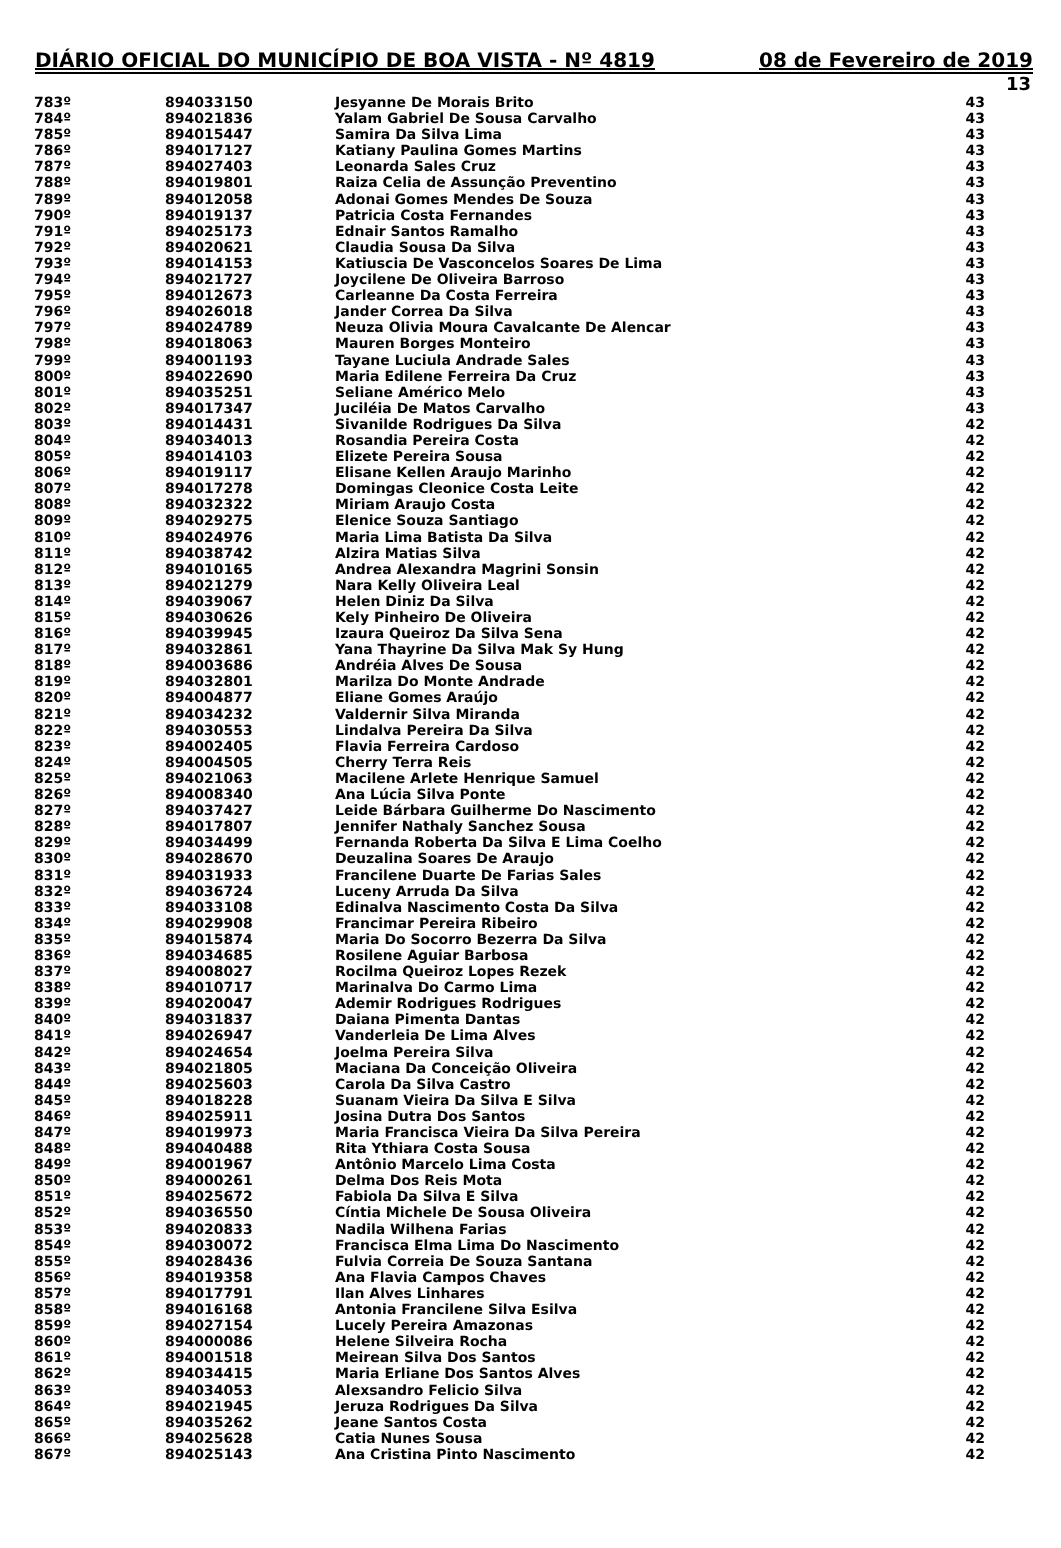DIÁRIO OFICIAL DO MUNICÍPIO DE BOA VISTA - Nº 4819 08 de Fevereiro de 2019
13
| 783º | 894033150 | Jesyanne De Morais Brito | 43 |
| 784º | 894021836 | Yalam Gabriel De Sousa Carvalho | 43 |
| 785º | 894015447 | Samira Da Silva Lima | 43 |
| 786º | 894017127 | Katiany Paulina Gomes Martins | 43 |
| 787º | 894027403 | Leonarda Sales Cruz | 43 |
| 788º | 894019801 | Raiza Celia de Assunção Preventino | 43 |
| 789º | 894012058 | Adonai Gomes Mendes De Souza | 43 |
| 790º | 894019137 | Patricia Costa Fernandes | 43 |
| 791º | 894025173 | Ednair Santos Ramalho | 43 |
| 792º | 894020621 | Claudia Sousa Da Silva | 43 |
| 793º | 894014153 | Katiuscia De Vasconcelos Soares De Lima | 43 |
| 794º | 894021727 | Joycilene De Oliveira Barroso | 43 |
| 795º | 894012673 | Carleanne Da Costa Ferreira | 43 |
| 796º | 894026018 | Jander Correa Da Silva | 43 |
| 797º | 894024789 | Neuza Olivia Moura Cavalcante De Alencar | 43 |
| 798º | 894018063 | Mauren Borges Monteiro | 43 |
| 799º | 894001193 | Tayane Luciula Andrade Sales | 43 |
| 800º | 894022690 | Maria Edilene Ferreira Da Cruz | 43 |
| 801º | 894035251 | Seliane Américo Melo | 43 |
| 802º | 894017347 | Juciléia De Matos Carvalho | 43 |
| 803º | 894014431 | Sivanilde Rodrigues Da Silva | 42 |
| 804º | 894034013 | Rosandia Pereira Costa | 42 |
| 805º | 894014103 | Elizete Pereira Sousa | 42 |
| 806º | 894019117 | Elisane Kellen Araujo Marinho | 42 |
| 807º | 894017278 | Domingas Cleonice Costa Leite | 42 |
| 808º | 894032322 | Miriam Araujo Costa | 42 |
| 809º | 894029275 | Elenice Souza Santiago | 42 |
| 810º | 894024976 | Maria Lima Batista Da Silva | 42 |
| 811º | 894038742 | Alzira Matias Silva | 42 |
| 812º | 894010165 | Andrea Alexandra Magrini Sonsin | 42 |
| 813º | 894021279 | Nara Kelly Oliveira Leal | 42 |
| 814º | 894039067 | Helen Diniz Da Silva | 42 |
| 815º | 894030626 | Kely Pinheiro De Oliveira | 42 |
| 816º | 894039945 | Izaura Queiroz Da Silva Sena | 42 |
| 817º | 894032861 | Yana Thayrine Da Silva Mak Sy Hung | 42 |
| 818º | 894003686 | Andréia Alves De Sousa | 42 |
| 819º | 894032801 | Marilza Do Monte Andrade | 42 |
| 820º | 894004877 | Eliane Gomes Araújo | 42 |
| 821º | 894034232 | Valdernir Silva Miranda | 42 |
| 822º | 894030553 | Lindalva Pereira Da Silva | 42 |
| 823º | 894002405 | Flavia Ferreira Cardoso | 42 |
| 824º | 894004505 | Cherry Terra Reis | 42 |
| 825º | 894021063 | Macilene Arlete Henrique Samuel | 42 |
| 826º | 894008340 | Ana Lúcia Silva Ponte | 42 |
| 827º | 894037427 | Leide Bárbara Guilherme Do Nascimento | 42 |
| 828º | 894017807 | Jennifer Nathaly Sanchez Sousa | 42 |
| 829º | 894034499 | Fernanda Roberta Da Silva E Lima Coelho | 42 |
| 830º | 894028670 | Deuzalina Soares De Araujo | 42 |
| 831º | 894031933 | Francilene Duarte De Farias Sales | 42 |
| 832º | 894036724 | Luceny Arruda Da Silva | 42 |
| 833º | 894033108 | Edinalva Nascimento Costa Da Silva | 42 |
| 834º | 894029908 | Francimar Pereira Ribeiro | 42 |
| 835º | 894015874 | Maria Do Socorro Bezerra Da Silva | 42 |
| 836º | 894034685 | Rosilene Aguiar Barbosa | 42 |
| 837º | 894008027 | Rocilma Queiroz Lopes Rezek | 42 |
| 838º | 894010717 | Marinalva Do Carmo Lima | 42 |
| 839º | 894020047 | Ademir Rodrigues Rodrigues | 42 |
| 840º | 894031837 | Daiana Pimenta Dantas | 42 |
| 841º | 894026947 | Vanderleia De Lima Alves | 42 |
| 842º | 894024654 | Joelma Pereira Silva | 42 |
| 843º | 894021805 | Maciana Da Conceição Oliveira | 42 |
| 844º | 894025603 | Carola Da Silva Castro | 42 |
| 845º | 894018228 | Suanam Vieira Da Silva E Silva | 42 |
| 846º | 894025911 | Josina Dutra Dos Santos | 42 |
| 847º | 894019973 | Maria Francisca Vieira Da Silva Pereira | 42 |
| 848º | 894040488 | Rita Ythiara Costa Sousa | 42 |
| 849º | 894001967 | Antônio Marcelo Lima Costa | 42 |
| 850º | 894000261 | Delma Dos Reis Mota | 42 |
| 851º | 894025672 | Fabiola Da Silva E Silva | 42 |
| 852º | 894036550 | Cíntia Michele De Sousa Oliveira | 42 |
| 853º | 894020833 | Nadila Wilhena Farias | 42 |
| 854º | 894030072 | Francisca Elma Lima Do Nascimento | 42 |
| 855º | 894028436 | Fulvia Correia De Souza Santana | 42 |
| 856º | 894019358 | Ana Flavia Campos Chaves | 42 |
| 857º | 894017791 | Ilan Alves Linhares | 42 |
| 858º | 894016168 | Antonia Francilene Silva Esilva | 42 |
| 859º | 894027154 | Lucely Pereira Amazonas | 42 |
| 860º | 894000086 | Helene Silveira Rocha | 42 |
| 861º | 894001518 | Meirean Silva Dos Santos | 42 |
| 862º | 894034415 | Maria Erliane Dos Santos Alves | 42 |
| 863º | 894034053 | Alexsandro Felicio Silva | 42 |
| 864º | 894021945 | Jeruza Rodrigues Da Silva | 42 |
| 865º | 894035262 | Jeane Santos Costa | 42 |
| 866º | 894025628 | Catia Nunes Sousa | 42 |
| 867º | 894025143 | Ana Cristina Pinto Nascimento | 42 |